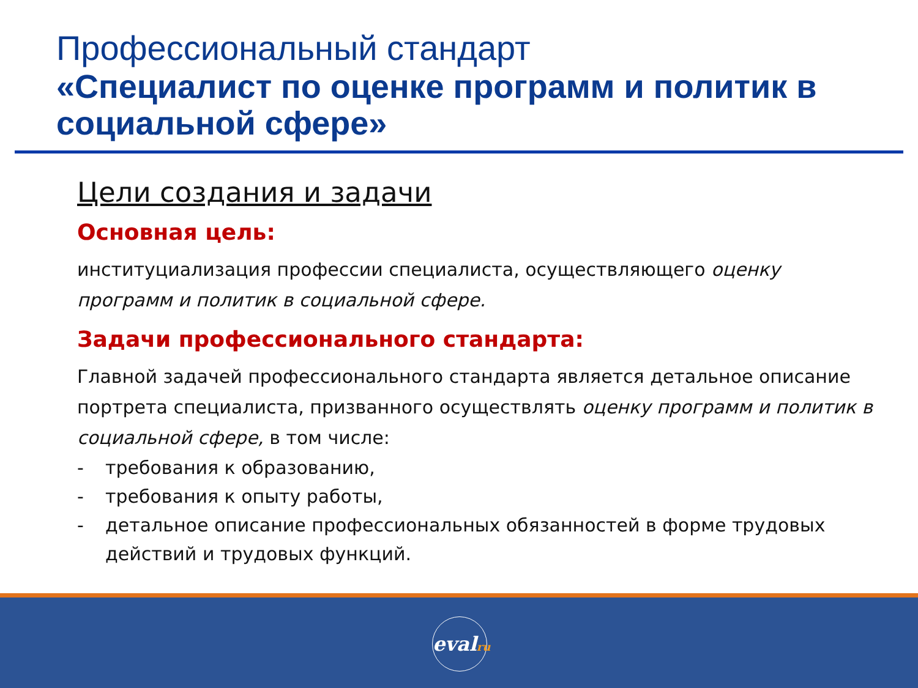Профессиональный стандарт
«Специалист по оценке программ и политик в социальной сфере»
Цели создания и задачи
Основная цель:
институциализация профессии специалиста, осуществляющего оценку программ и политик в социальной сфере.
Задачи профессионального стандарта:
Главной задачей профессионального стандарта является детальное описание портрета специалиста, призванного осуществлять оценку программ и политик в социальной сфере, в том числе:
- требования к образованию,
- требования к опыту работы,
- детальное описание профессиональных обязанностей в форме трудовых действий и трудовых функций.
evalru